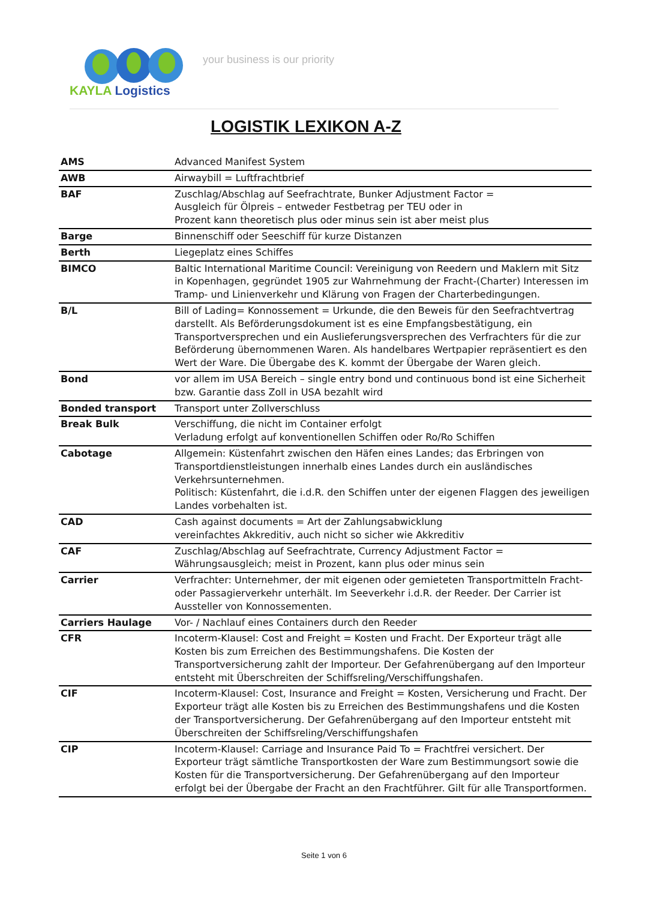KAYLA Logistics
your business is our priority
LOGISTIK LEXIKON A-Z
| AMS | Advanced Manifest System |
| AWB | Airwaybill = Luftfrachtbrief |
| BAF | Zuschlag/Abschlag auf Seefrachtrate, Bunker Adjustment Factor = Ausgleich für Ölpreis – entweder Festbetrag per TEU oder in Prozent kann theoretisch plus oder minus sein ist aber meist plus |
| Barge | Binnenschiff oder Seeschiff für kurze Distanzen |
| Berth | Liegeplatz eines Schiffes |
| BIMCO | Baltic International Maritime Council: Vereinigung von Reedern und Maklern mit Sitz in Kopenhagen, gegründet 1905 zur Wahrnehmung der Fracht-(Charter) Interessen im Tramp- und Linienverkehr und Klärung von Fragen der Charterbedingungen. |
| B/L | Bill of Lading= Konnossement = Urkunde, die den Beweis für den Seefrachtvertrag darstellt. Als Beförderungsdokument ist es eine Empfangsbestätigung, ein Transportversprechen und ein Auslieferungsversprechen des Verfrachters für die zur Beförderung übernommenen Waren. Als handelbares Wertpapier repräsentiert es den Wert der Ware. Die Übergabe des K. kommt der Übergabe der Waren gleich. |
| Bond | vor allem im USA Bereich – single entry bond und continuous bond ist eine Sicherheit bzw. Garantie dass Zoll in USA bezahlt wird |
| Bonded transport | Transport unter Zollverschluss |
| Break Bulk | Verschiffung, die nicht im Container erfolgt Verladung erfolgt auf konventionellen Schiffen oder Ro/Ro Schiffen |
| Cabotage | Allgemein: Küstenfahrt zwischen den Häfen eines Landes; das Erbringen von Transportdienstleistungen innerhalb eines Landes durch ein ausländisches Verkehrsunternehmen. Politisch: Küstenfahrt, die i.d.R. den Schiffen unter der eigenen Flaggen des jeweiligen Landes vorbehalten ist. |
| CAD | Cash against documents = Art der Zahlungsabwicklung vereinfachtes Akkreditiv, auch nicht so sicher wie Akkreditiv |
| CAF | Zuschlag/Abschlag auf Seefrachtrate, Currency Adjustment Factor = Währungsausgleich; meist in Prozent, kann plus oder minus sein |
| Carrier | Verfrachter: Unternehmer, der mit eigenen oder gemieteten Transportmitteln Fracht- oder Passagierverkehr unterhält. Im Seeverkehr i.d.R. der Reeder. Der Carrier ist Aussteller von Konnossementen. |
| Carriers Haulage | Vor- / Nachlauf eines Containers durch den Reeder |
| CFR | Incoterm-Klausel: Cost and Freight = Kosten und Fracht. Der Exporteur trägt alle Kosten bis zum Erreichen des Bestimmungshafens. Die Kosten der Transportversicherung zahlt der Importeur. Der Gefahrenübergang auf den Importeur entsteht mit Überschreiten der Schiffsreling/Verschiffungshafen. |
| CIF | Incoterm-Klausel: Cost, Insurance and Freight = Kosten, Versicherung und Fracht. Der Exporteur trägt alle Kosten bis zu Erreichen des Bestimmungshafens und die Kosten der Transportversicherung. Der Gefahrenübergang auf den Importeur entsteht mit Überschreiten der Schiffsreling/Verschiffungshafen |
| CIP | Incoterm-Klausel: Carriage and Insurance Paid To = Frachtfrei versichert. Der Exporteur trägt sämtliche Transportkosten der Ware zum Bestimmungsort sowie die Kosten für die Transportversicherung. Der Gefahrenübergang auf den Importeur erfolgt bei der Übergabe der Fracht an den Frachtführer. Gilt für alle Transportformen. |
Seite 1 von 6